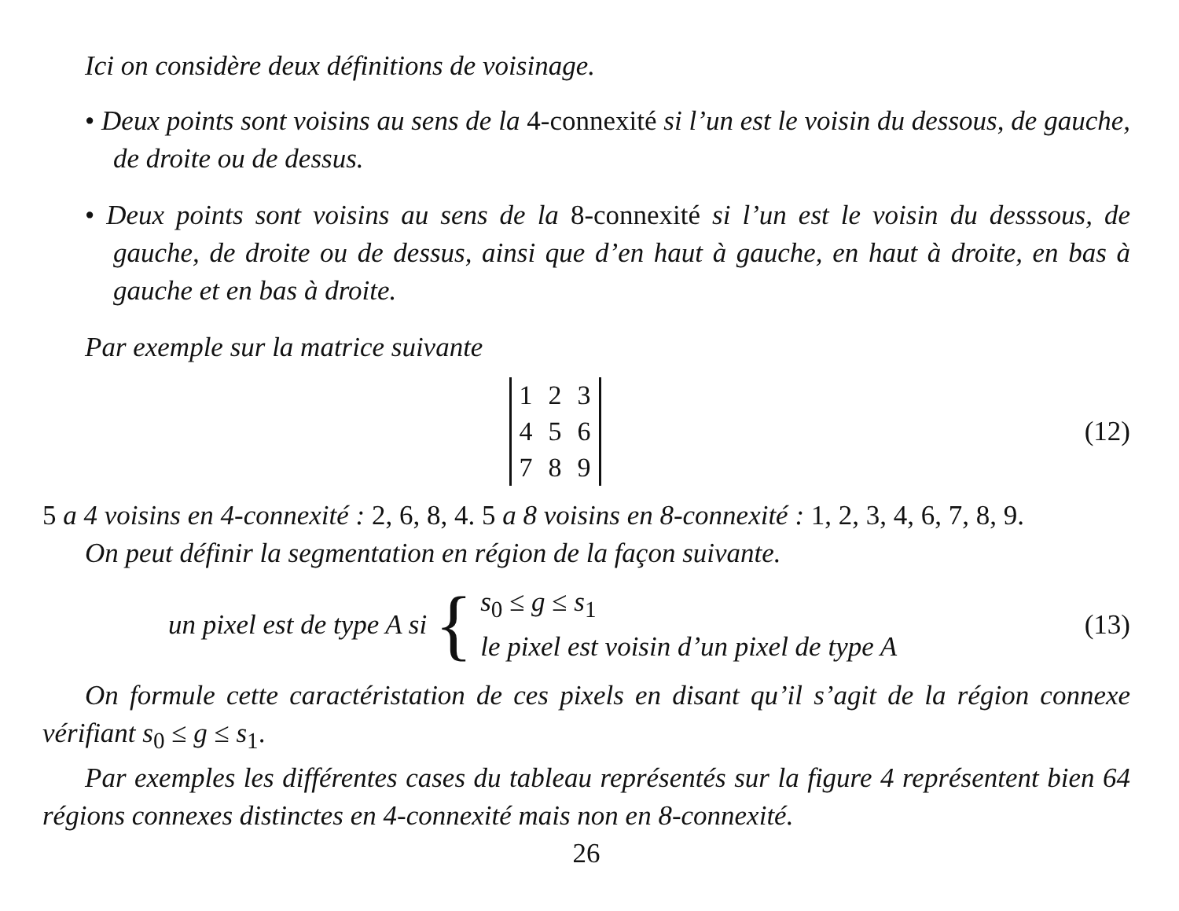Ici on considère deux définitions de voisinage.
• Deux points sont voisins au sens de la 4-connexité si l’un est le voisin du dessous, de gauche, de droite ou de dessus.
• Deux points sont voisins au sens de la 8-connexité si l’un est le voisin du desssous, de gauche, de droite ou de dessus, ainsi que d’en haut à gauche, en haut à droite, en bas à gauche et en bas à droite.
Par exemple sur la matrice suivante
| 1 | 2 | 3 |
| 4 | 5 | 6 |
| 7 | 8 | 9 |
(12)
5 a 4 voisins en 4-connexité : 2, 6, 8, 4. 5 a 8 voisins en 8-connexité : 1, 2, 3, 4, 6, 7, 8, 9.
On peut définir la segmentation en région de la façon suivante.
un pixel est de type A si {
s<sub>0</sub> ≤ g ≤ s<sub>1</sub>
le pixel est voisin d’un pixel de type A
(13)
On formule cette caractéristation de ces pixels en disant qu’il s’agit de la région connexe vérifiant s<sub>0</sub> ≤ g ≤ s<sub>1</sub>.
Par exemples les différentes cases du tableau représentés sur la figure 4 représentent bien 64 régions connexes distinctes en 4-connexité mais non en 8-connexité.
26